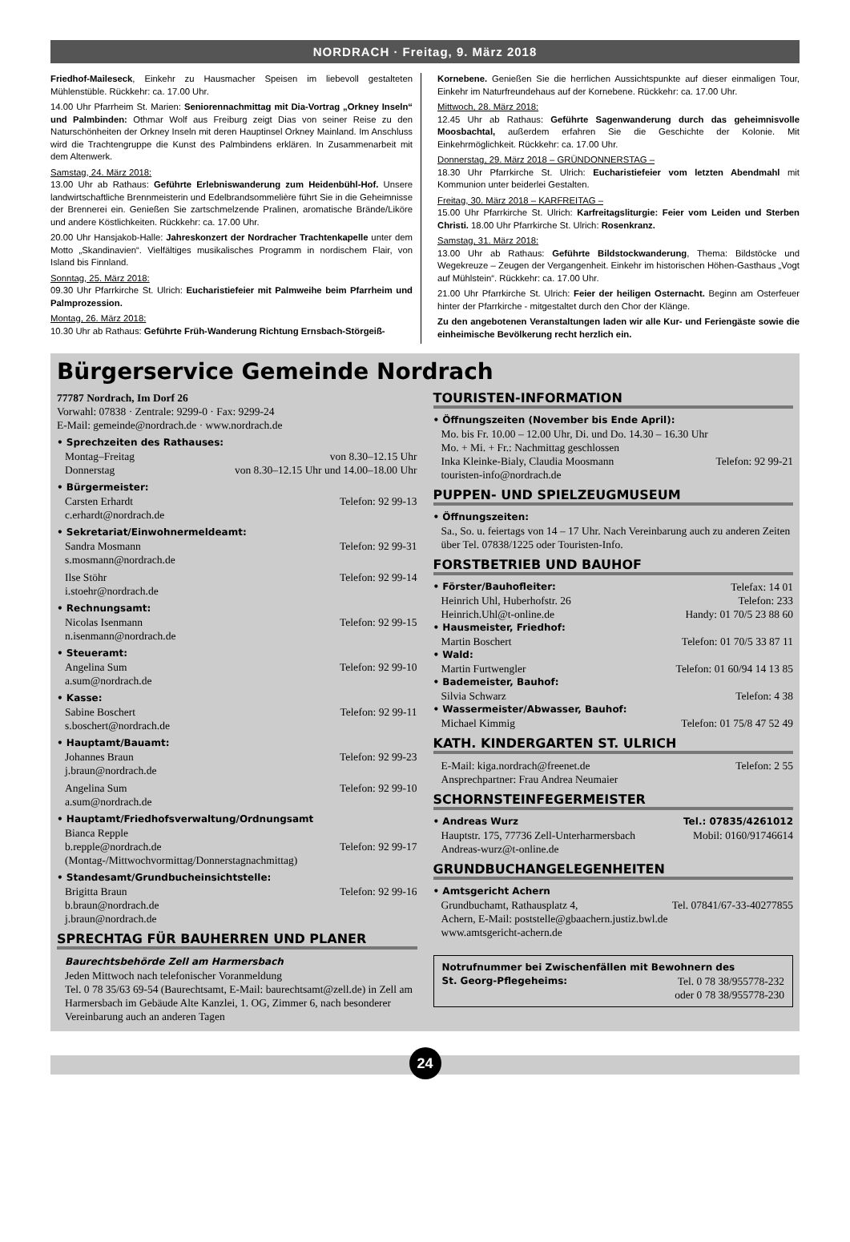NORDRACH · Freitag, 9. März 2018
Friedhof-Maileseck, Einkehr zu Hausmacher Speisen im liebevoll gestalteten Mühlenstüble. Rückkehr: ca. 17.00 Uhr.
14.00 Uhr Pfarrheim St. Marien: Seniorennachmittag mit Dia-Vortrag „Orkney Inseln“ und Palmbinden: Othmar Wolf aus Freiburg zeigt Dias von seiner Reise zu den Naturschönheiten der Orkney Inseln mit deren Hauptinsel Orkney Mainland. Im Anschluss wird die Trachtengruppe die Kunst des Palmbindens erklären. In Zusammenarbeit mit dem Altenwerk.
Samstag, 24. März 2018:
13.00 Uhr ab Rathaus: Geführte Erlebniswanderung zum Heidenbühl-Hof. Unsere landwirtschaftliche Brennmeisterin und Edelbrandsommelière führt Sie in die Geheimnisse der Brennerei ein. Genießen Sie zartschmelzende Pralinen, aromatische Brände/Liköre und andere Köstlichkeiten. Rückkehr: ca. 17.00 Uhr.
20.00 Uhr Hansjakob-Halle: Jahreskonzert der Nordracher Trachtenkapelle unter dem Motto „Skandinavien“. Vielfältiges musikalisches Programm in nordischem Flair, von Island bis Finnland.
Sonntag, 25. März 2018:
09.30 Uhr Pfarrkirche St. Ulrich: Eucharistiefeier mit Palmweihe beim Pfarrheim und Palmprozession.
Montag, 26. März 2018:
10.30 Uhr ab Rathaus: Geführte Früh-Wanderung Richtung Ernsbach-Störgeiß-
Kornebene. Genießen Sie die herrlichen Aussichtspunkte auf dieser einmaligen Tour, Einkehr im Naturfreundehaus auf der Kornebene. Rückkehr: ca. 17.00 Uhr.
Mittwoch, 28. März 2018:
12.45 Uhr ab Rathaus: Geführte Sagenwanderung durch das geheimnisvolle Moosbachtal, außerdem erfahren Sie die Geschichte der Kolonie. Mit Einkehrmöglichkeit. Rückkehr: ca. 17.00 Uhr.
Donnerstag, 29. März 2018 – GRÜNDONNERSTAG –
18.30 Uhr Pfarrkirche St. Ulrich: Eucharistiefeier vom letzten Abendmahl mit Kommunion unter beiderlei Gestalten.
Freitag, 30. März 2018 – KARFREITAG –
15.00 Uhr Pfarrkirche St. Ulrich: Karfreitagsliturgie: Feier vom Leiden und Sterben Christi. 18.00 Uhr Pfarrkirche St. Ulrich: Rosenkranz.
Samstag, 31. März 2018:
13.00 Uhr ab Rathaus: Geführte Bildstockwanderung, Thema: Bildstöcke und Wegekreuze – Zeugen der Vergangenheit. Einkehr im historischen Höhen-Gasthaus „Vogt auf Mühlstein“. Rückkehr: ca. 17.00 Uhr.
21.00 Uhr Pfarrkirche St. Ulrich: Feier der heiligen Osternacht. Beginn am Osterfeuer hinter der Pfarrkirche - mitgestaltet durch den Chor der Klänge.
Zu den angebotenen Veranstaltungen laden wir alle Kur- und Feriengäste sowie die einheimische Bevölkerung recht herzlich ein.
Bürgerservice Gemeinde Nordrach
77787 Nordrach, Im Dorf 26
Vorwahl: 07838 · Zentrale: 9299-0 · Fax: 9299-24
E-Mail: gemeinde@nordrach.de · www.nordrach.de
• Sprechzeiten des Rathauses:
Montag–Freitag von 8.30–12.15 Uhr
Donnerstag von 8.30–12.15 Uhr und 14.00–18.00 Uhr
• Bürgermeister:
Carsten Erhardt Telefon: 92 99-13
c.erhardt@nordrach.de
• Sekretariat/Einwohnermeldeamt:
Sandra Mosmann Telefon: 92 99-31
s.mosmann@nordrach.de
Ilse Stöhr Telefon: 92 99-14
i.stoehr@nordrach.de
• Rechnungsamt:
Nicolas Isenmann Telefon: 92 99-15
n.isenmann@nordrach.de
• Steueramt:
Angelina Sum Telefon: 92 99-10
a.sum@nordrach.de
• Kasse:
Sabine Boschert Telefon: 92 99-11
s.boschert@nordrach.de
• Hauptamt/Bauamt:
Johannes Braun Telefon: 92 99-23
j.braun@nordrach.de
Angelina Sum Telefon: 92 99-10
a.sum@nordrach.de
• Hauptamt/Friedhofsverwaltung/Ordnungsamt
Bianca Repple
b.repple@nordrach.de Telefon: 92 99-17
(Montag-/Mittwochvormittag/Donnerstagnachmittag)
• Standesamt/Grundbucheinsichtstelle:
Brigitta Braun Telefon: 92 99-16
b.braun@nordrach.de
j.braun@nordrach.de
SPRECHTAG FÜR BAUHERREN UND PLANER
Baurechtsbehörde Zell am Harmersbach
Jeden Mittwoch nach telefonischer Voranmeldung
Tel. 0 78 35/63 69-54 (Baurechtsamt, E-Mail: baurechtsamt@zell.de) in Zell am Harmersbach im Gebäude Alte Kanzlei, 1. OG, Zimmer 6, nach besonderer Vereinbarung auch an anderen Tagen
TOURISTEN-INFORMATION
• Öffnungszeiten (November bis Ende April):
Mo. bis Fr. 10.00 – 12.00 Uhr, Di. und Do. 14.30 – 16.30 Uhr
Mo. + Mi. + Fr.: Nachmittag geschlossen
Inka Kleinke-Bialy, Claudia Moosmann Telefon: 92 99-21
touristen-info@nordrach.de
PUPPEN- UND SPIELZEUGMUSEUM
• Öffnungszeiten:
Sa., So. u. feiertags von 14 – 17 Uhr. Nach Vereinbarung auch zu anderen Zeiten über Tel. 07838/1225 oder Touristen-Info.
FORSTBETRIEB UND BAUHOF
• Förster/Bauhofleiter: Telefax: 14 01
Heinrich Uhl, Huberhofstr. 26 Telefon: 233
Heinrich.Uhl@t-online.de Handy: 01 70/5 23 88 60
• Hausmeister, Friedhof:
Martin Boschert Telefon: 01 70/5 33 87 11
• Wald:
Martin Furtwengler Telefon: 01 60/94 14 13 85
• Bademeister, Bauhof:
Silvia Schwarz Telefon: 4 38
• Wassermeister/Abwasser, Bauhof:
Michael Kimmig Telefon: 01 75/8 47 52 49
KATH. KINDERGARTEN ST. ULRICH
E-Mail: kiga.nordrach@freenet.de Telefon: 2 55
Ansprechpartner: Frau Andrea Neumaier
SCHORNSTEINFEGERMEISTER
• Andreas Wurz Tel.: 07835/4261012
Hauptstr. 175, 77736 Zell-Unterharmersbach Mobil: 0160/91746614
Andreas-wurz@t-online.de
GRUNDBUCHANGELEGENHEITEN
• Amtsgericht Achern
Grundbuchamt, Rathausplatz 4, Tel. 07841/67-33-40277855
Achern, E-Mail: poststelle@gbaachern.justiz.bwl.de
www.amtsgericht-achern.de
Notrufnummer bei Zwischenfällen mit Bewohnern des
St. Georg-Pflegeheims: Tel. 0 78 38/955778-232
oder 0 78 38/955778-230
24